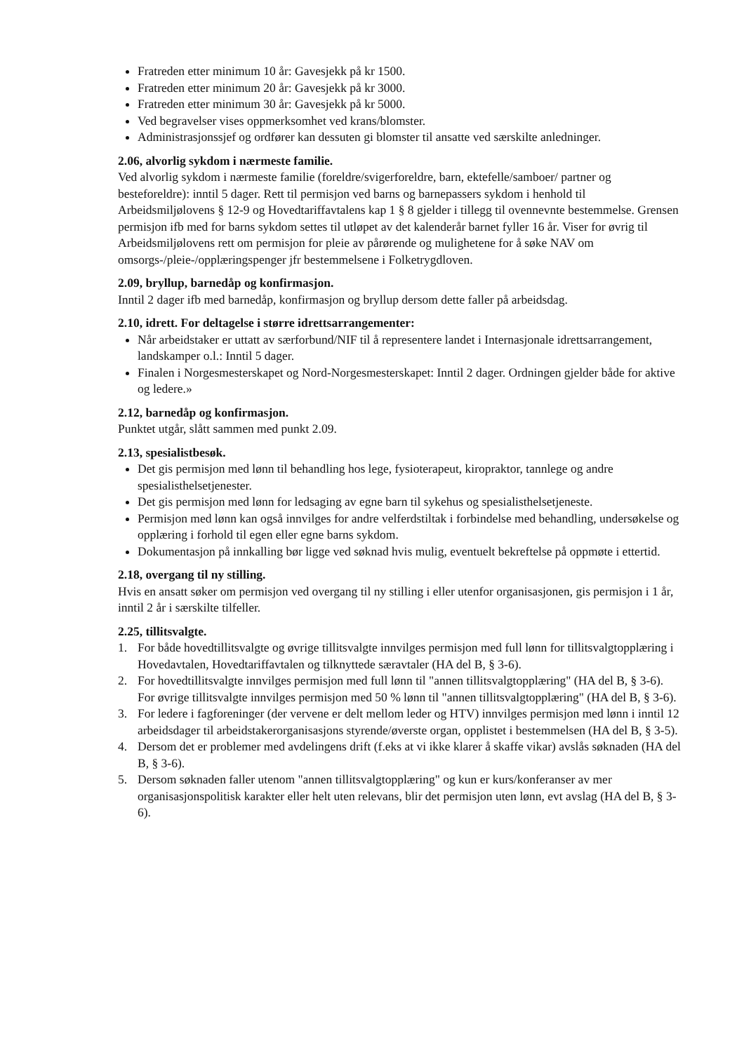Fratreden etter minimum 10 år: Gavesjekk på kr 1500.
Fratreden etter minimum 20 år: Gavesjekk på kr 3000.
Fratreden etter minimum 30 år: Gavesjekk på kr 5000.
Ved begravelser vises oppmerksomhet ved krans/blomster.
Administrasjonssjef og ordfører kan dessuten gi blomster til ansatte ved særskilte anledninger.
2.06, alvorlig sykdom i nærmeste familie.
Ved alvorlig sykdom i nærmeste familie (foreldre/svigerforeldre, barn, ektefelle/samboer/ partner og besteforeldre): inntil 5 dager. Rett til permisjon ved barns og barnepassers sykdom i henhold til Arbeidsmiljølovens § 12-9 og Hovedtariffavtalens kap 1 § 8 gjelder i tillegg til ovennevnte bestemmelse. Grensen permisjon ifb med for barns sykdom settes til utløpet av det kalenderår barnet fyller 16 år. Viser for øvrig til Arbeidsmiljølovens rett om permisjon for pleie av pårørende og mulighetene for å søke NAV om omsorgs-/pleie-/opplæringspenger jfr bestemmelsene i Folketrygdloven.
2.09, bryllup, barnedåp og konfirmasjon.
Inntil 2 dager ifb med barnedåp, konfirmasjon og bryllup dersom dette faller på arbeidsdag.
2.10, idrett. For deltagelse i større idrettsarrangementer:
Når arbeidstaker er uttatt av særforbund/NIF til å representere landet i Internasjonale idrettsarrangement, landskamper o.l.: Inntil 5 dager.
Finalen i Norgesmesterskapet og Nord-Norgesmesterskapet: Inntil 2 dager. Ordningen gjelder både for aktive og ledere.»
2.12, barnedåp og konfirmasjon.
Punktet utgår, slått sammen med punkt 2.09.
2.13, spesialistbesøk.
Det gis permisjon med lønn til behandling hos lege, fysioterapeut, kiropraktor, tannlege og andre spesialisthelsetjenester.
Det gis permisjon med lønn for ledsaging av egne barn til sykehus og spesialisthelsetjeneste.
Permisjon med lønn kan også innvilges for andre velferdstiltak i forbindelse med behandling, undersøkelse og opplæring i forhold til egen eller egne barns sykdom.
Dokumentasjon på innkalling bør ligge ved søknad hvis mulig, eventuelt bekreftelse på oppmøte i ettertid.
2.18, overgang til ny stilling.
Hvis en ansatt søker om permisjon ved overgang til ny stilling i eller utenfor organisasjonen, gis permisjon i 1 år, inntil 2 år i særskilte tilfeller.
2.25, tillitsvalgte.
1. For både hovedtillitsvalgte og øvrige tillitsvalgte innvilges permisjon med full lønn for tillitsvalgtopplæring i Hovedavtalen, Hovedtariffavtalen og tilknyttede særavtaler (HA del B, § 3-6).
2. For hovedtillitsvalgte innvilges permisjon med full lønn til "annen tillitsvalgtopplæring" (HA del B, § 3-6). For øvrige tillitsvalgte innvilges permisjon med 50 % lønn til "annen tillitsvalgtopplæring" (HA del B, § 3-6).
3. For ledere i fagforeninger (der vervene er delt mellom leder og HTV) innvilges permisjon med lønn i inntil 12 arbeidsdager til arbeidstakerorganisasjons styrende/øverste organ, opplistet i bestemmelsen (HA del B, § 3-5).
4. Dersom det er problemer med avdelingens drift (f.eks at vi ikke klarer å skaffe vikar) avslås søknaden (HA del B, § 3-6).
5. Dersom søknaden faller utenom "annen tillitsvalgtopplæring" og kun er kurs/konferanser av mer organisasjonspolitisk karakter eller helt uten relevans, blir det permisjon uten lønn, evt avslag (HA del B, § 3-6).